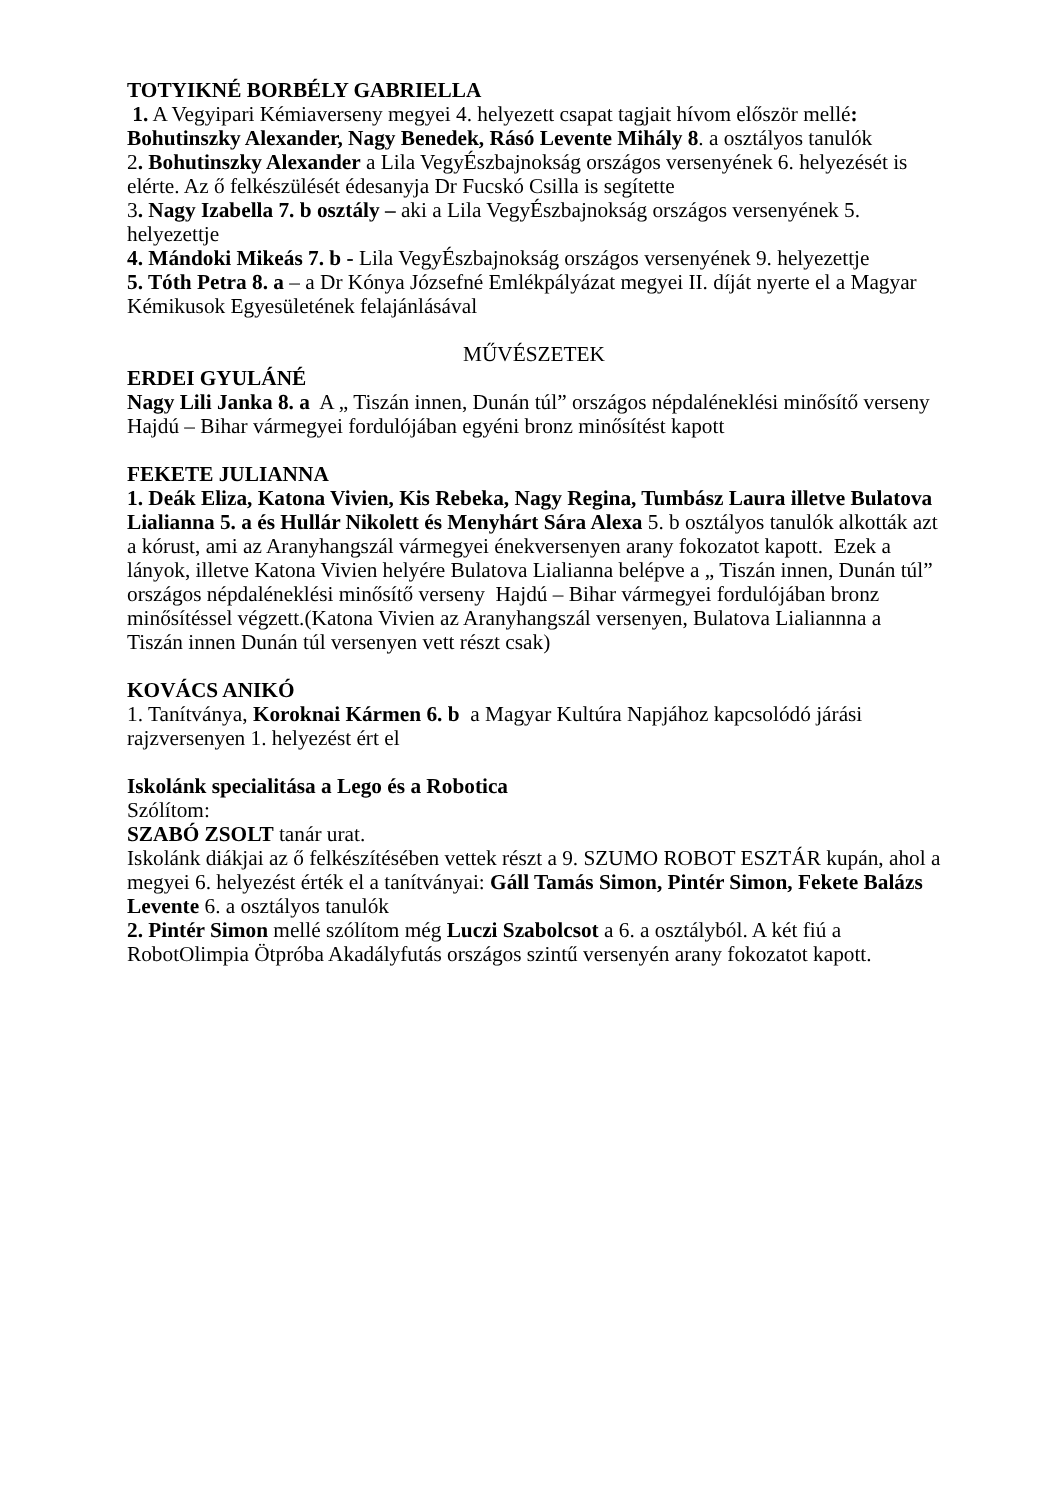TOTYIKNÉ BORBÉLY GABRIELLA
1. A Vegyipari Kémiaverseny megyei 4. helyezett csapat tagjait hívom először mellé: Bohutinszky Alexander, Nagy Benedek, Rásó Levente Mihály 8. a osztályos tanulók
2. Bohutinszky Alexander a Lila VegyÉszbajnokság országos versenyének 6. helyezését is elérte. Az ő felkészülését édesanyja Dr Fucskó Csilla is segítette
3. Nagy Izabella 7. b osztály – aki a Lila VegyÉszbajnokság országos versenyének 5. helyezettje
4. Mándoki Mikeás 7. b - Lila VegyÉszbajnokság országos versenyének 9. helyezettje
5. Tóth Petra 8. a – a Dr Kónya Józsefné Emlékpályázat megyei II. díját nyerte el a Magyar Kémikusok Egyesületének felajánlásával
MŰVÉSZETEK
ERDEI GYULÁNÉ
Nagy Lili Janka 8. a A „ Tiszán innen, Dunán túl” országos népdaléneklési minősítő verseny Hajdú – Bihar vármegyei fordulójában egyéni bronz minősítést kapott
FEKETE JULIANNA
1. Deák Eliza, Katona Vivien, Kis Rebeka, Nagy Regina, Tumbász Laura illetve Bulatova Lialianna 5. a és Hullár Nikolett és Menyhárt Sára Alexa 5. b osztályos tanulók alkották azt a kórust, ami az Aranyhangszál vármegyei énekversenyen arany fokozatot kapott. Ezek a lányok, illetve Katona Vivien helyére Bulatova Lialianna belépve a „ Tiszán innen, Dunán túl” országos népdaléneklési minősítő verseny Hajdú – Bihar vármegyei fordulójában bronz minősítéssel végzett.(Katona Vivien az Aranyhangszál versenyen, Bulatova Lialiannna a Tiszán innen Dunán túl versenyen vett részt csak)
KOVÁCS ANIKÓ
1. Tanítványa, Koroknai Kármen 6. b a Magyar Kultúra Napjához kapcsolódó járási rajzversenyen 1. helyezést ért el
Iskolánk specialitása a Lego és a Robotica
Szólítom:
SZABÓ ZSOLT tanár urat.
Iskolánk diákjai az ő felkészítésében vettek részt a 9. SZUMO ROBOT ESZTÁR kupán, ahol a megyei 6. helyezést érték el a tanítványai: Gáll Tamás Simon, Pintér Simon, Fekete Balázs Levente 6. a osztályos tanulók
2. Pintér Simon mellé szólítom még Luczi Szabolcsot a 6. a osztályból. A két fiú a RobotOlimpia Ötpróba Akadályfutás országos szintű versenyén arany fokozatot kapott.